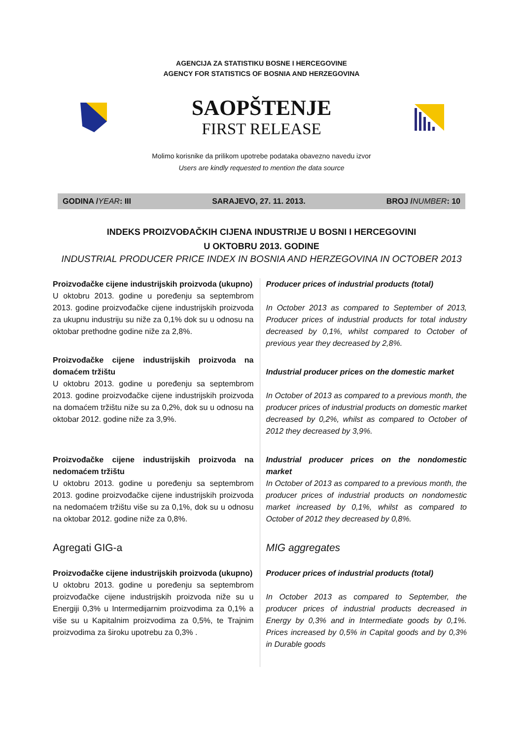AGENCIJA ZA STATISTIKU BOSNE I HERCEGOVINE
AGENCY FOR STATISTICS OF BOSNIA AND HERZEGOVINA
SAOPŠTENJE
FIRST RELEASE
Molimo korisnike da prilikom upotrebe podataka obavezno navedu izvor
Users are kindly requested to mention the data source
GODINA /YEAR: III SARAJEVO, 27. 11. 2013. BROJ /NUMBER: 10
INDEKS PROIZVOĐAČKIH CIJENA INDUSTRIJE U BOSNI I HERCEGOVINI
U OKTOBRU 2013. GODINE
INDUSTRIAL PRODUCER PRICE INDEX IN BOSNIA AND HERZEGOVINA IN OCTOBER 2013
Proizvođačke cijene industrijskih proizvoda (ukupno)
U oktobru 2013. godine u poređenju sa septembrom 2013. godine proizvođačke cijene industrijskih proizvoda za ukupnu industriju su niže za 0,1% dok su u odnosu na oktobar prethodne godine niže za 2,8%.
Proizvođačke cijene industrijskih proizvoda na domaćem tržištu
U oktobru 2013. godine u poređenju sa septembrom 2013. godine proizvođačke cijene industrijskih proizvoda na domaćem tržištu niže su za 0,2%, dok su u odnosu na oktobar 2012. godine niže za 3,9%.
Proizvođačke cijene industrijskih proizvoda na nedomaćem tržištu
U oktobru 2013. godine u poređenju sa septembrom 2013. godine proizvođačke cijene industrijskih proizvoda na nedomaćem tržištu više su za 0,1%, dok su u odnosu na oktobar 2012. godine niže za 0,8%.
Agregati GIG-a
Proizvođačke cijene industrijskih proizvoda (ukupno)
U oktobru 2013. godine u poređenju sa septembrom proizvođačke cijene industrijskih proizvoda niže su u Energiji 0,3% u Intermedijarnim proizvodima za 0,1% a više su u Kapitalnim proizvodima za 0,5%, te Trajnim proizvodima za široku upotrebu za 0,3% .
Producer prices of industrial products (total)
In October 2013 as compared to September of 2013, Producer prices of industrial products for total industry decreased by 0,1%, whilst compared to October of previous year they decreased by 2,8%.
Industrial producer prices on the domestic market
In October of 2013 as compared to a previous month, the producer prices of industrial products on domestic market decreased by 0,2%, whilst as compared to October of 2012 they decreased by 3,9%.
Industrial producer prices on the nondomestic market
In October of 2013 as compared to a previous month, the producer prices of industrial products on nondomestic market increased by 0,1%, whilst as compared to October of 2012 they decreased by 0,8%.
MIG aggregates
Producer prices of industrial products (total)
In October 2013 as compared to September, the producer prices of industrial products decreased in Energy by 0,3% and in Intermediate goods by 0,1%. Prices increased by 0,5% in Capital goods and by 0,3% in Durable goods